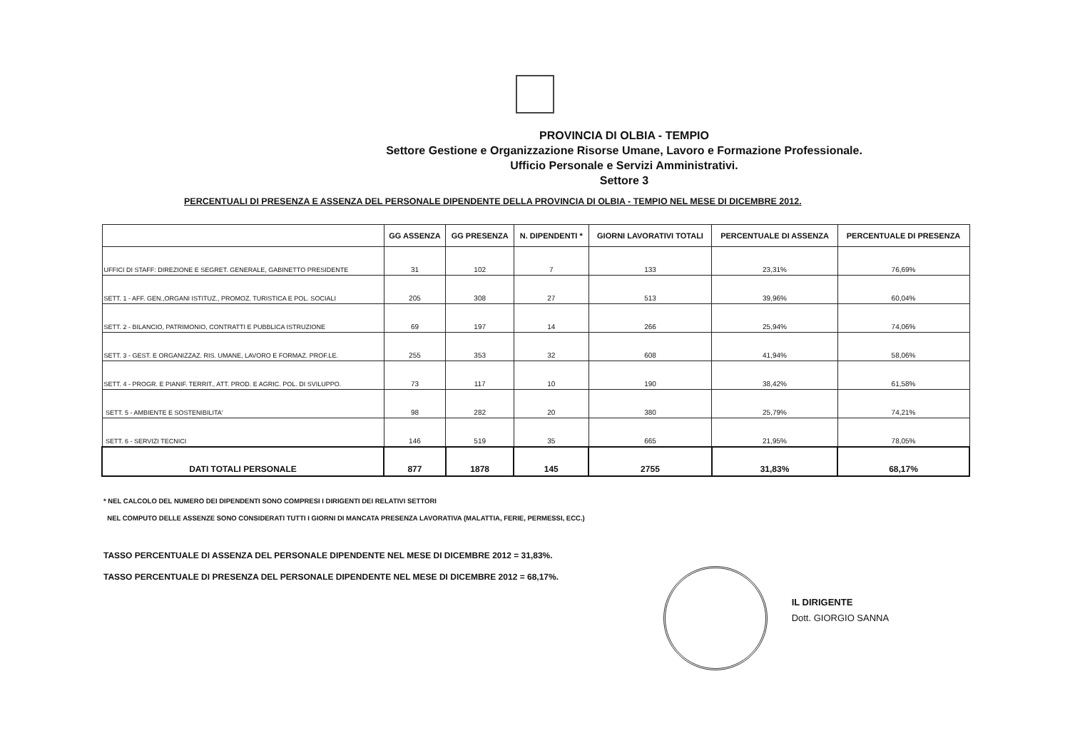PROVINCIA DI OLBIA - TEMPIO
Settore Gestione e Organizzazione Risorse Umane, Lavoro e Formazione Professionale.
Ufficio Personale e Servizi Amministrativi.
Settore 3
PERCENTUALI DI PRESENZA E ASSENZA DEL PERSONALE DIPENDENTE DELLA PROVINCIA DI OLBIA - TEMPIO NEL MESE DI DICEMBRE 2012.
| | GG ASSENZA | GG PRESENZA | N. DIPENDENTI * | GIORNI LAVORATIVI TOTALI | PERCENTUALE DI ASSENZA | PERCENTUALE DI PRESENZA |
| --- | --- | --- | --- | --- | --- | --- |
| UFFICI DI STAFF: DIREZIONE E SEGRET. GENERALE, GABINETTO PRESIDENTE | 31 | 102 | 7 | 133 | 23,31% | 76,69% |
| SETT. 1 - AFF. GEN.,ORGANI ISTITUZ., PROMOZ. TURISTICA E POL. SOCIALI | 205 | 308 | 27 | 513 | 39,96% | 60,04% |
| SETT. 2 - BILANCIO, PATRIMONIO, CONTRATTI E PUBBLICA ISTRUZIONE | 69 | 197 | 14 | 266 | 25,94% | 74,06% |
| SETT. 3 - GEST. E ORGANIZZAZ. RIS. UMANE, LAVORO E FORMAZ. PROF.LE. | 255 | 353 | 32 | 608 | 41,94% | 58,06% |
| SETT. 4 - PROGR. E PIANIF. TERRIT., ATT. PROD. E AGRIC. POL. DI SVILUPPO. | 73 | 117 | 10 | 190 | 38,42% | 61,58% |
| SETT. 5 - AMBIENTE E SOSTENIBILITA' | 98 | 282 | 20 | 380 | 25,79% | 74,21% |
| SETT. 6 - SERVIZI TECNICI | 146 | 519 | 35 | 665 | 21,95% | 78,05% |
| DATI TOTALI PERSONALE | 877 | 1878 | 145 | 2755 | 31,83% | 68,17% |
* NEL CALCOLO DEL NUMERO DEI DIPENDENTI SONO COMPRESI I DIRIGENTI DEI RELATIVI SETTORI
NEL COMPUTO DELLE ASSENZE SONO CONSIDERATI TUTTI I GIORNI DI MANCATA PRESENZA LAVORATIVA (MALATTIA, FERIE, PERMESSI, ECC.)
TASSO PERCENTUALE DI ASSENZA DEL PERSONALE DIPENDENTE NEL MESE DI DICEMBRE 2012 = 31,83%.
TASSO PERCENTUALE DI PRESENZA DEL PERSONALE DIPENDENTE NEL MESE DI DICEMBRE 2012 = 68,17%.
IL DIRIGENTE
Dott. GIORGIO SANNA